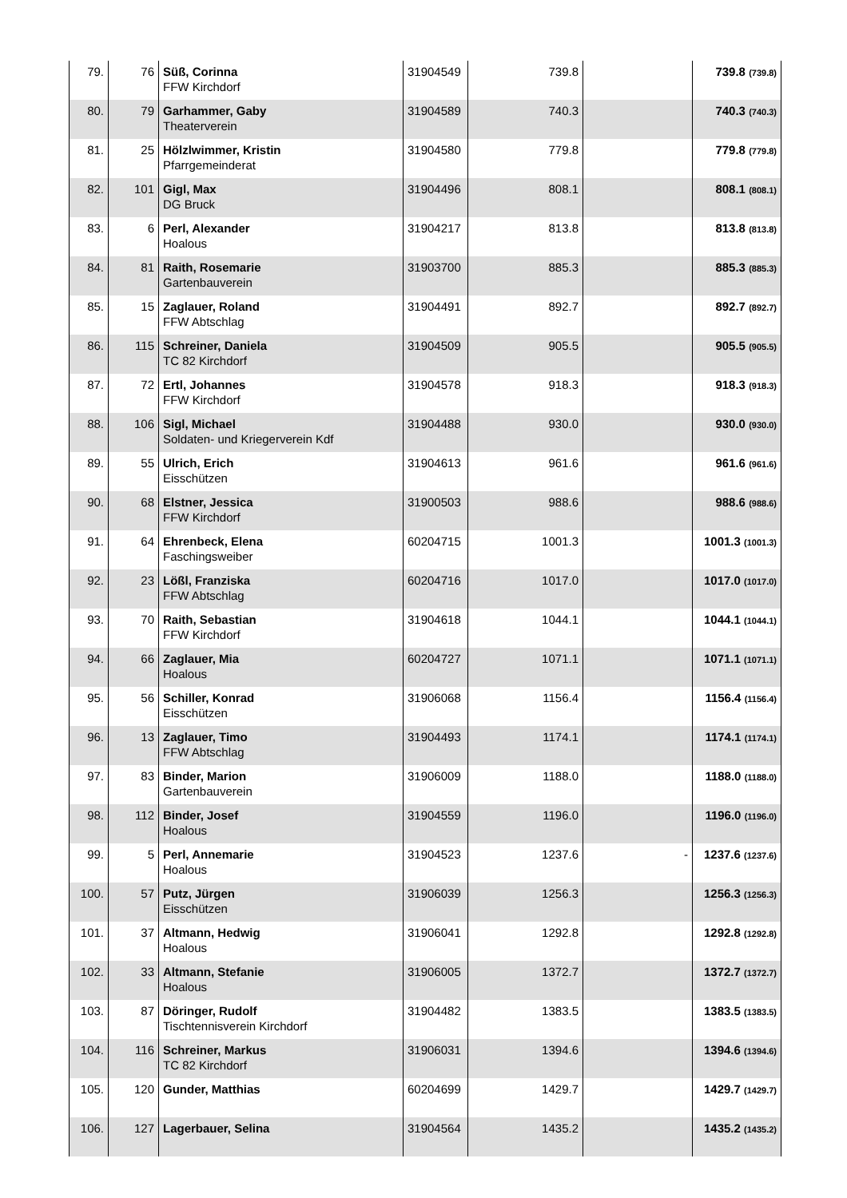| 79. | 76 | Süß, Corinna FFW Kirchdorf | 31904549 | 739.8 | | 739.8 (739.8) |
| 80. | 79 | Garhammer, Gaby Theaterverein | 31904589 | 740.3 | | 740.3 (740.3) |
| 81. | 25 | Hölzlwimmer, Kristin Pfarrgemeinderat | 31904580 | 779.8 | | 779.8 (779.8) |
| 82. | 101 | Gigl, Max DG Bruck | 31904496 | 808.1 | | 808.1 (808.1) |
| 83. | 6 | Perl, Alexander Hoalous | 31904217 | 813.8 | | 813.8 (813.8) |
| 84. | 81 | Raith, Rosemarie Gartenbauverein | 31903700 | 885.3 | | 885.3 (885.3) |
| 85. | 15 | Zaglauer, Roland FFW Abtschlag | 31904491 | 892.7 | | 892.7 (892.7) |
| 86. | 115 | Schreiner, Daniela TC 82 Kirchdorf | 31904509 | 905.5 | | 905.5 (905.5) |
| 87. | 72 | Ertl, Johannes FFW Kirchdorf | 31904578 | 918.3 | | 918.3 (918.3) |
| 88. | 106 | Sigl, Michael Soldaten- und Kriegerverein Kdf | 31904488 | 930.0 | | 930.0 (930.0) |
| 89. | 55 | Ulrich, Erich Eisschützen | 31904613 | 961.6 | | 961.6 (961.6) |
| 90. | 68 | Elstner, Jessica FFW Kirchdorf | 31900503 | 988.6 | | 988.6 (988.6) |
| 91. | 64 | Ehrenbeck, Elena Faschingsweiber | 60204715 | 1001.3 | | 1001.3 (1001.3) |
| 92. | 23 | Lößl, Franziska FFW Abtschlag | 60204716 | 1017.0 | | 1017.0 (1017.0) |
| 93. | 70 | Raith, Sebastian FFW Kirchdorf | 31904618 | 1044.1 | | 1044.1 (1044.1) |
| 94. | 66 | Zaglauer, Mia Hoalous | 60204727 | 1071.1 | | 1071.1 (1071.1) |
| 95. | 56 | Schiller, Konrad Eisschützen | 31906068 | 1156.4 | | 1156.4 (1156.4) |
| 96. | 13 | Zaglauer, Timo FFW Abtschlag | 31904493 | 1174.1 | | 1174.1 (1174.1) |
| 97. | 83 | Binder, Marion Gartenbauverein | 31906009 | 1188.0 | | 1188.0 (1188.0) |
| 98. | 112 | Binder, Josef Hoalous | 31904559 | 1196.0 | | 1196.0 (1196.0) |
| 99. | 5 | Perl, Annemarie Hoalous | 31904523 | 1237.6 | - | 1237.6 (1237.6) |
| 100. | 57 | Putz, Jürgen Eisschützen | 31906039 | 1256.3 | | 1256.3 (1256.3) |
| 101. | 37 | Altmann, Hedwig Hoalous | 31906041 | 1292.8 | | 1292.8 (1292.8) |
| 102. | 33 | Altmann, Stefanie Hoalous | 31906005 | 1372.7 | | 1372.7 (1372.7) |
| 103. | 87 | Döringer, Rudolf Tischtennisverein Kirchdorf | 31904482 | 1383.5 | | 1383.5 (1383.5) |
| 104. | 116 | Schreiner, Markus TC 82 Kirchdorf | 31906031 | 1394.6 | | 1394.6 (1394.6) |
| 105. | 120 | Gunder, Matthias | 60204699 | 1429.7 | | 1429.7 (1429.7) |
| 106. | 127 | Lagerbauer, Selina | 31904564 | 1435.2 | | 1435.2 (1435.2) |